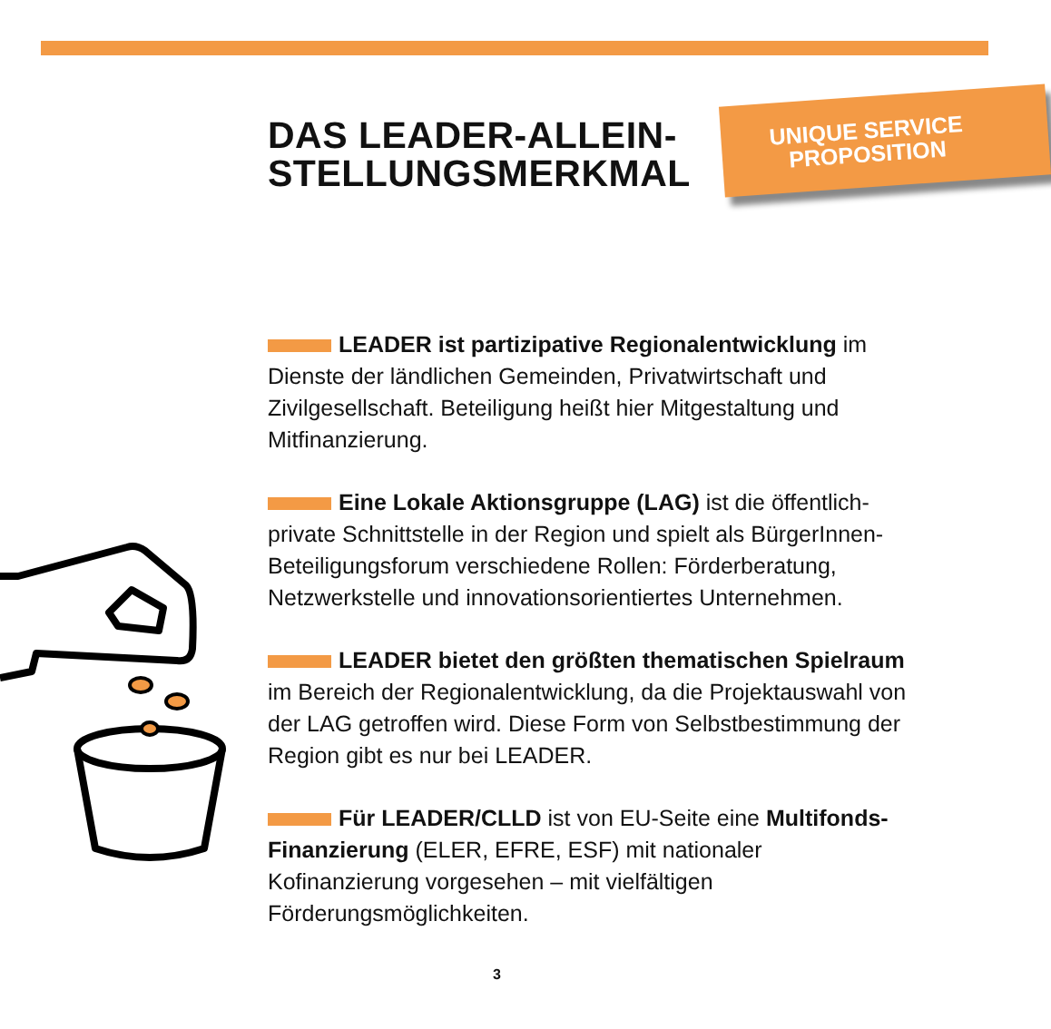UNIQUE SERVICE
PROPOSITION
DAS LEADER-ALLEIN-
STELLUNGSMERKMAL
LEADER ist partizipative Regionalentwicklung im Dienste der ländlichen Gemeinden, Privatwirtschaft und Zivilgesellschaft. Beteiligung heißt hier Mitgestaltung und Mitfinanzierung.
Eine Lokale Aktionsgruppe (LAG) ist die öffentlich-private Schnittstelle in der Region und spielt als BürgerInnen-Beteiligungsforum verschiedene Rollen: Förderberatung, Netzwerkstelle und innovationsorientiertes Unternehmen.
LEADER bietet den größten thematischen Spielraum im Bereich der Regionalentwicklung, da die Projektauswahl von der LAG getroffen wird. Diese Form von Selbstbestimmung der Region gibt es nur bei LEADER.
Für LEADER/CLLD ist von EU-Seite eine Multifonds-Finanzierung (ELER, EFRE, ESF) mit nationaler Kofinanzierung vorgesehen – mit vielfältigen Förderungsmöglichkeiten.
3